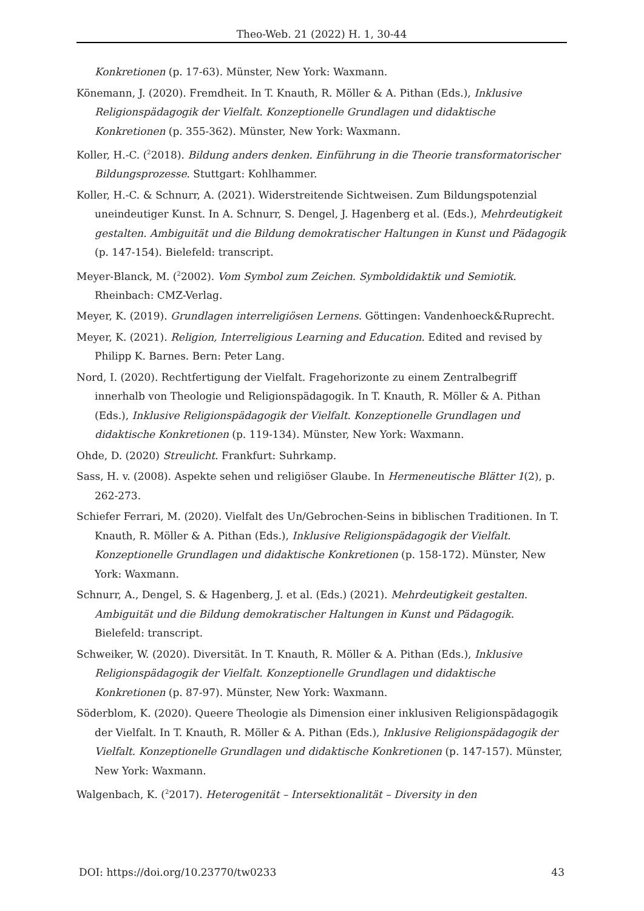Theo-Web. 21 (2022) H. 1, 30-44
Konkretionen (p. 17-63). Münster, New York: Waxmann.
Könemann, J. (2020). Fremdheit. In T. Knauth, R. Möller & A. Pithan (Eds.), Inklusive Religionspädagogik der Vielfalt. Konzeptionelle Grundlagen und didaktische Konkretionen (p. 355-362). Münster, New York: Waxmann.
Koller, H.-C. (<sup>2</sup>2018). Bildung anders denken. Einführung in die Theorie transformatorischer Bildungsprozesse. Stuttgart: Kohlhammer.
Koller, H.-C. & Schnurr, A. (2021). Widerstreitende Sichtweisen. Zum Bildungspotenzial uneindeutiger Kunst. In A. Schnurr, S. Dengel, J. Hagenberg et al. (Eds.), Mehrdeutigkeit gestalten. Ambiguität und die Bildung demokratischer Haltungen in Kunst und Pädagogik (p. 147-154). Bielefeld: transcript.
Meyer-Blanck, M. (<sup>2</sup>2002). Vom Symbol zum Zeichen. Symboldidaktik und Semiotik. Rheinbach: CMZ-Verlag.
Meyer, K. (2019). Grundlagen interreligiösen Lernens. Göttingen: Vandenhoeck&Ruprecht.
Meyer, K. (2021). Religion, Interreligious Learning and Education. Edited and revised by Philipp K. Barnes. Bern: Peter Lang.
Nord, I. (2020). Rechtfertigung der Vielfalt. Fragehorizonte zu einem Zentralbegriff innerhalb von Theologie und Religionspädagogik. In T. Knauth, R. Möller & A. Pithan (Eds.), Inklusive Religionspädagogik der Vielfalt. Konzeptionelle Grundlagen und didaktische Konkretionen (p. 119-134). Münster, New York: Waxmann.
Ohde, D. (2020) Streulicht. Frankfurt: Suhrkamp.
Sass, H. v. (2008). Aspekte sehen und religiöser Glaube. In Hermeneutische Blätter 1(2), p. 262-273.
Schiefer Ferrari, M. (2020). Vielfalt des Un/Gebrochen-Seins in biblischen Traditionen. In T. Knauth, R. Möller & A. Pithan (Eds.), Inklusive Religionspädagogik der Vielfalt. Konzeptionelle Grundlagen und didaktische Konkretionen (p. 158-172). Münster, New York: Waxmann.
Schnurr, A., Dengel, S. & Hagenberg, J. et al. (Eds.) (2021). Mehrdeutigkeit gestalten. Ambiguität und die Bildung demokratischer Haltungen in Kunst und Pädagogik. Bielefeld: transcript.
Schweiker, W. (2020). Diversität. In T. Knauth, R. Möller & A. Pithan (Eds.), Inklusive Religionspädagogik der Vielfalt. Konzeptionelle Grundlagen und didaktische Konkretionen (p. 87-97). Münster, New York: Waxmann.
Söderblom, K. (2020). Queere Theologie als Dimension einer inklusiven Religionspädagogik der Vielfalt. In T. Knauth, R. Möller & A. Pithan (Eds.), Inklusive Religionspädagogik der Vielfalt. Konzeptionelle Grundlagen und didaktische Konkretionen (p. 147-157). Münster, New York: Waxmann.
Walgenbach, K. (<sup>2</sup>2017). Heterogenität – Intersektionalität – Diversity in den
DOI: https://doi.org/10.23770/tw0233 43